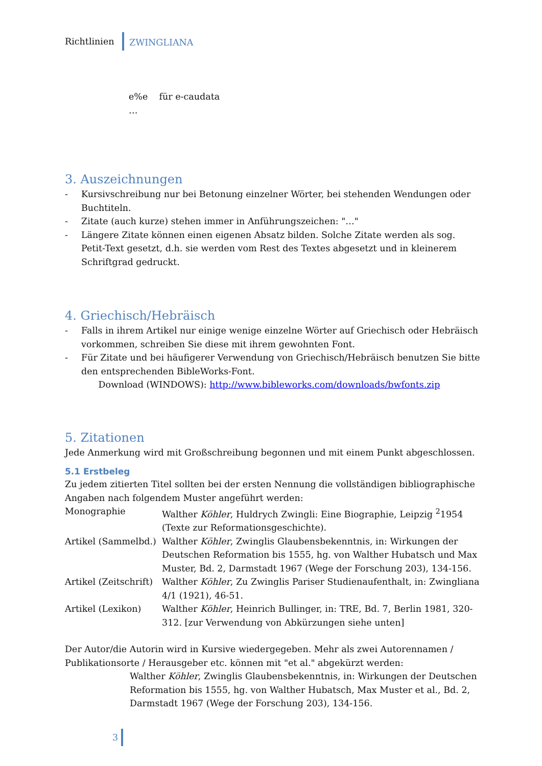Richtlinien
ZWINGLIANA
e%e für e-caudata
…
3. Auszeichnungen
- Kursivschreibung nur bei Betonung einzelner Wörter, bei stehenden Wendungen oder Buchtiteln.
- Zitate (auch kurze) stehen immer in Anführungszeichen: "…"
- Längere Zitate können einen eigenen Absatz bilden. Solche Zitate werden als sog. Petit-Text gesetzt, d.h. sie werden vom Rest des Textes abgesetzt und in kleinerem Schriftgrad gedruckt.
4. Griechisch/Hebräisch
- Falls in ihrem Artikel nur einige wenige einzelne Wörter auf Griechisch oder Hebräisch vorkommen, schreiben Sie diese mit ihrem gewohnten Font.
- Für Zitate und bei häufigerer Verwendung von Griechisch/Hebräisch benutzen Sie bitte den entsprechenden BibleWorks-Font.
Download (WINDOWS): http://www.bibleworks.com/downloads/bwfonts.zip
5. Zitationen
Jede Anmerkung wird mit Großschreibung begonnen und mit einem Punkt abgeschlossen.
5.1 Erstbeleg
Zu jedem zitierten Titel sollten bei der ersten Nennung die vollständigen bibliographische Angaben nach folgendem Muster angeführt werden:
Monographie Walther Köhler, Huldrych Zwingli: Eine Biographie, Leipzig <sup>2</sup>1954 (Texte zur Reformationsgeschichte).
Artikel (Sammelbd.)
Walther Köhler, Zwinglis Glaubensbekenntnis, in: Wirkungen der Deutschen Reformation bis 1555, hg. von Walther Hubatsch und Max Muster, Bd. 2, Darmstadt 1967 (Wege der Forschung 203), 134-156.
Artikel (Zeitschrift)
Walther Köhler, Zu Zwinglis Pariser Studienaufenthalt, in: Zwingliana 4/1 (1921), 46-51.
Artikel (Lexikon) Walther Köhler, Heinrich Bullinger, in: TRE, Bd. 7, Berlin 1981, 320-312. [zur Verwendung von Abkürzungen siehe unten]
Der Autor/die Autorin wird in Kursive wiedergegeben. Mehr als zwei Autorennamen / Publikationsorte / Herausgeber etc. können mit "et al." abgekürzt werden:
Walther Köhler, Zwinglis Glaubensbekenntnis, in: Wirkungen der Deutschen Reformation bis 1555, hg. von Walther Hubatsch, Max Muster et al., Bd. 2, Darmstadt 1967 (Wege der Forschung 203), 134-156.
3